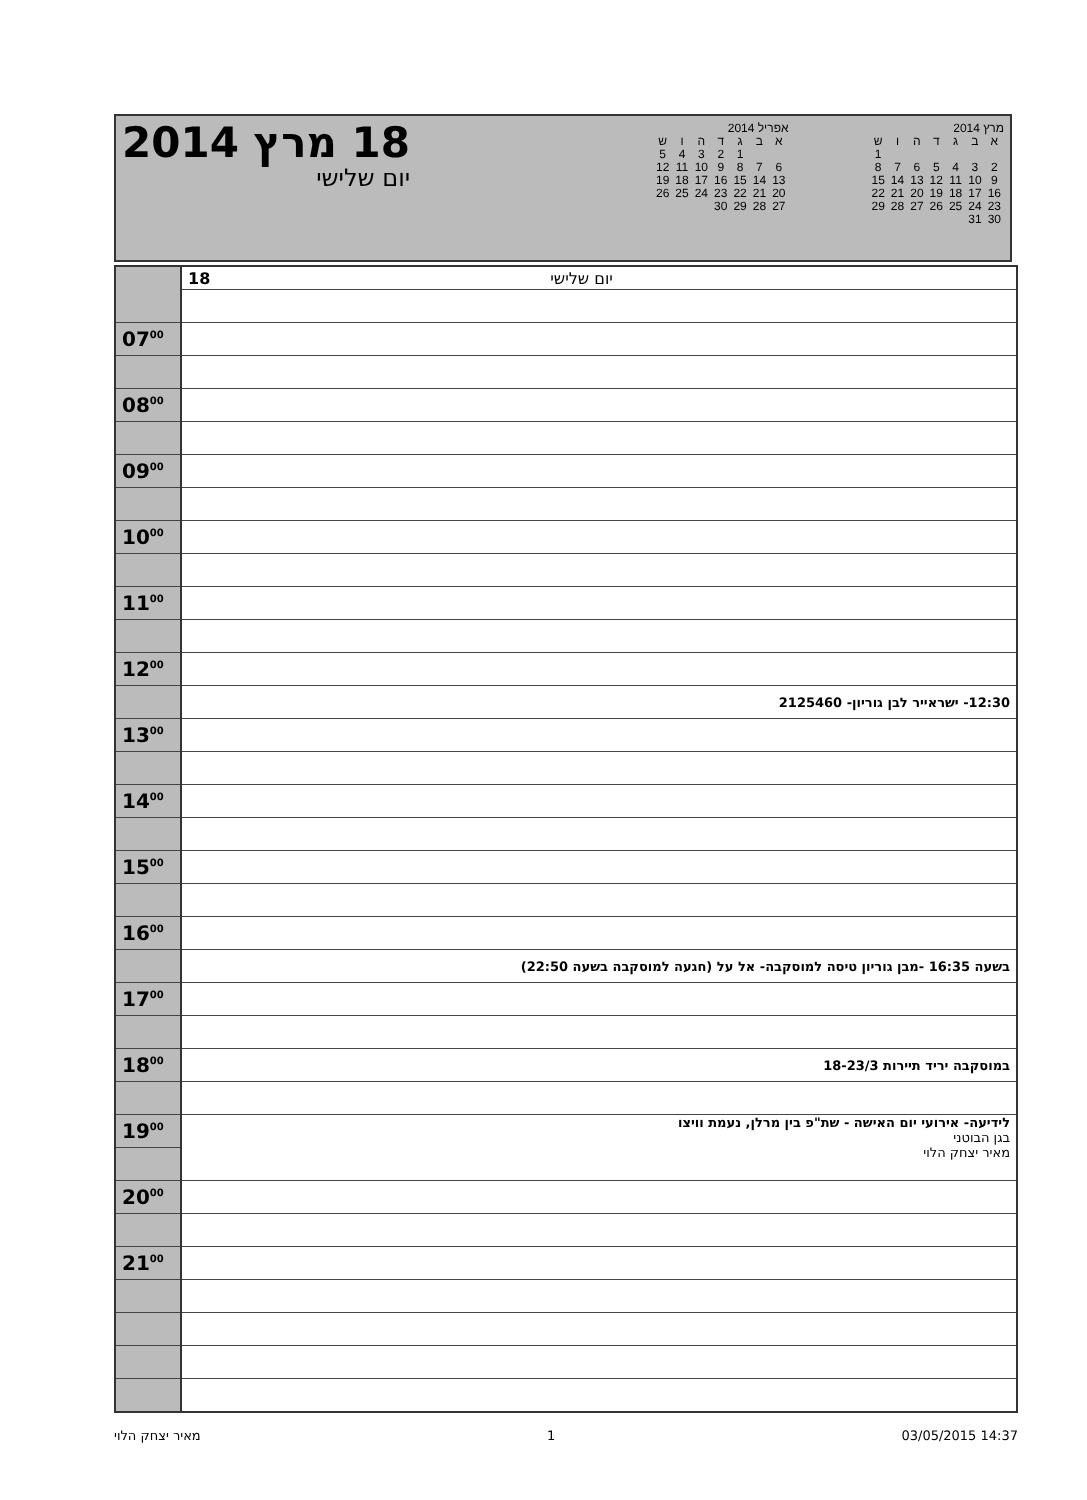18 מרץ 2014
יום שלישי
אפריל 2014
| א | ב | ג | ד | ה | ו | ש |
| | | 1 | 2 | 3 | 4 | 5 |
| 6 | 7 | 8 | 9 | 10 | 11 | 12 |
| 13 | 14 | 15 | 16 | 17 | 18 | 19 |
| 20 | 21 | 22 | 23 | 24 | 25 | 26 |
| 27 | 28 | 29 | 30 | | | |
מרץ 2014
| א | ב | ג | ד | ה | ו | ש |
| | | | | | | 1 |
| 2 | 3 | 4 | 5 | 6 | 7 | 8 |
| 9 | 10 | 11 | 12 | 13 | 14 | 15 |
| 16 | 17 | 18 | 19 | 20 | 21 | 22 |
| 23 | 24 | 25 | 26 | 27 | 28 | 29 |
| 30 | 31 | | | | | |
| | 18 יום שלישי |
| 07<sup>00</sup> | |
| 08<sup>00</sup> | |
| 09<sup>00</sup> | |
| 10<sup>00</sup> | |
| 11<sup>00</sup> | |
| 12<sup>00</sup> | |
| | 12:30- ישראייר לבן גוריון- 2125460 |
| 13<sup>00</sup> | |
| 14<sup>00</sup> | |
| 15<sup>00</sup> | |
| 16<sup>00</sup> | |
| | בשעה 16:35 -מבן גוריון טיסה למוסקבה- אל על (חגעה למוסקבה בשעה 22:50) |
| 17<sup>00</sup> | |
| 18<sup>00</sup> | במוסקבה יריד תיירות 18-23/3 |
| 19<sup>00</sup> | לידיעה- אירועי יום האישה - שת"פ בין מרלן, נעמת וויצו בגן הבוטני מאיר יצחק הלוי |
| 20<sup>00</sup> | |
| 21<sup>00</sup> | |
מאיר יצחק הלוי 1 03/05/2015 14:37